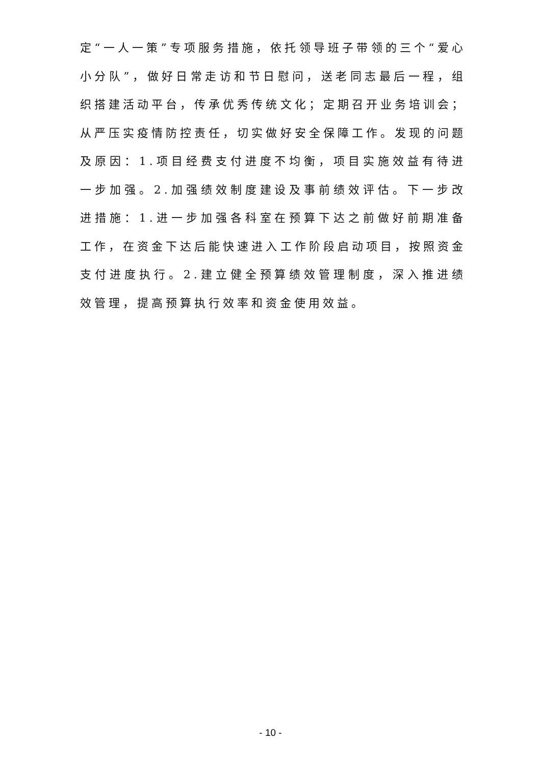定“一人一策”专项服务措施，依托领导班子带领的三个“爱心小分队”，做好日常走访和节日慰问，送老同志最后一程，组织搭建活动平台，传承优秀传统文化；定期召开业务培训会；从严压实疫情防控责任，切实做好安全保障工作。发现的问题及原因：1.项目经费支付进度不均衡，项目实施效益有待进一步加强。2.加强绩效制度建设及事前绩效评估。下一步改进措施：1.进一步加强各科室在预算下达之前做好前期准备工作，在资金下达后能快速进入工作阶段启动项目，按照资金支付进度执行。2.建立健全预算绩效管理制度，深入推进绩效管理，提高预算执行效率和资金使用效益。
- 10 -